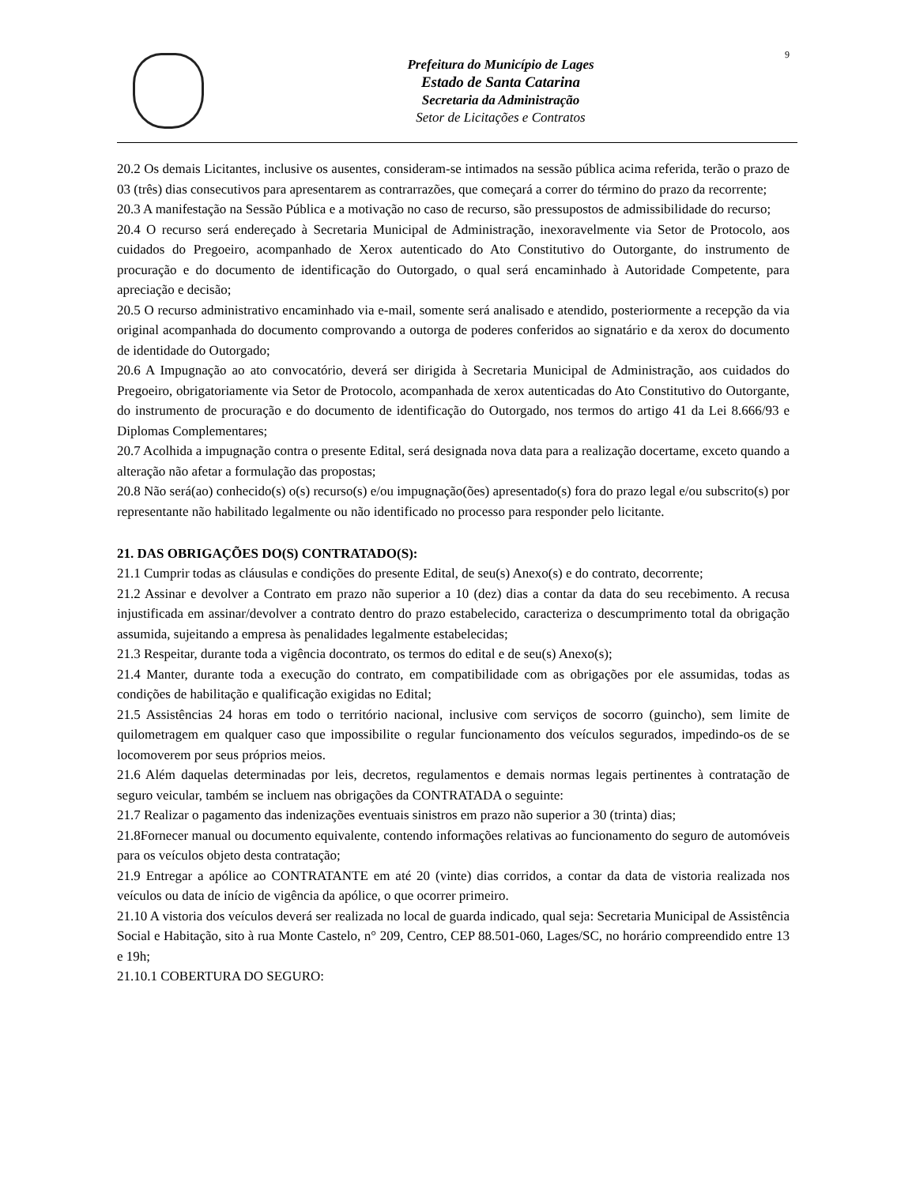9
Prefeitura do Município de Lages
Estado de Santa Catarina
Secretaria da Administração
Setor de Licitações e Contratos
20.2 Os demais Licitantes, inclusive os ausentes, consideram-se intimados na sessão pública acima referida, terão o prazo de 03 (três) dias consecutivos para apresentarem as contrarrazões, que começará a correr do término do prazo da recorrente;
20.3 A manifestação na Sessão Pública e a motivação no caso de recurso, são pressupostos de admissibilidade do recurso;
20.4 O recurso será endereçado à Secretaria Municipal de Administração, inexoravelmente via Setor de Protocolo, aos cuidados do Pregoeiro, acompanhado de Xerox autenticado do Ato Constitutivo do Outorgante, do instrumento de procuração e do documento de identificação do Outorgado, o qual será encaminhado à Autoridade Competente, para apreciação e decisão;
20.5 O recurso administrativo encaminhado via e-mail, somente será analisado e atendido, posteriormente a recepção da via original acompanhada do documento comprovando a outorga de poderes conferidos ao signatário e da xerox do documento de identidade do Outorgado;
20.6 A Impugnação ao ato convocatório, deverá ser dirigida à Secretaria Municipal de Administração, aos cuidados do Pregoeiro, obrigatoriamente via Setor de Protocolo, acompanhada de xerox autenticadas do Ato Constitutivo do Outorgante, do instrumento de procuração e do documento de identificação do Outorgado, nos termos do artigo 41 da Lei 8.666/93 e Diplomas Complementares;
20.7 Acolhida a impugnação contra o presente Edital, será designada nova data para a realização docertame, exceto quando a alteração não afetar a formulação das propostas;
20.8 Não será(ao) conhecido(s) o(s) recurso(s) e/ou impugnação(ões) apresentado(s) fora do prazo legal e/ou subscrito(s) por representante não habilitado legalmente ou não identificado no processo para responder pelo licitante.
21. DAS OBRIGAÇÕES DO(S) CONTRATADO(S):
21.1 Cumprir todas as cláusulas e condições do presente Edital, de seu(s) Anexo(s) e do contrato, decorrente;
21.2 Assinar e devolver a Contrato em prazo não superior a 10 (dez) dias a contar da data do seu recebimento. A recusa injustificada em assinar/devolver a contrato dentro do prazo estabelecido, caracteriza o descumprimento total da obrigação assumida, sujeitando a empresa às penalidades legalmente estabelecidas;
21.3 Respeitar, durante toda a vigência docontrato, os termos do edital e de seu(s) Anexo(s);
21.4 Manter, durante toda a execução do contrato, em compatibilidade com as obrigações por ele assumidas, todas as condições de habilitação e qualificação exigidas no Edital;
21.5 Assistências 24 horas em todo o território nacional, inclusive com serviços de socorro (guincho), sem limite de quilometragem em qualquer caso que impossibilite o regular funcionamento dos veículos segurados, impedindo-os de se locomoverem por seus próprios meios.
21.6 Além daquelas determinadas por leis, decretos, regulamentos e demais normas legais pertinentes à contratação de seguro veicular, também se incluem nas obrigações da CONTRATADA o seguinte:
21.7 Realizar o pagamento das indenizações eventuais sinistros em prazo não superior a 30 (trinta) dias;
21.8Fornecer manual ou documento equivalente, contendo informações relativas ao funcionamento do seguro de automóveis para os veículos objeto desta contratação;
21.9 Entregar a apólice ao CONTRATANTE em até 20 (vinte) dias corridos, a contar da data de vistoria realizada nos veículos ou data de início de vigência da apólice, o que ocorrer primeiro.
21.10 A vistoria dos veículos deverá ser realizada no local de guarda indicado, qual seja: Secretaria Municipal de Assistência Social e Habitação, sito à rua Monte Castelo, n° 209, Centro, CEP 88.501-060, Lages/SC, no horário compreendido entre 13 e 19h;
21.10.1 COBERTURA DO SEGURO: